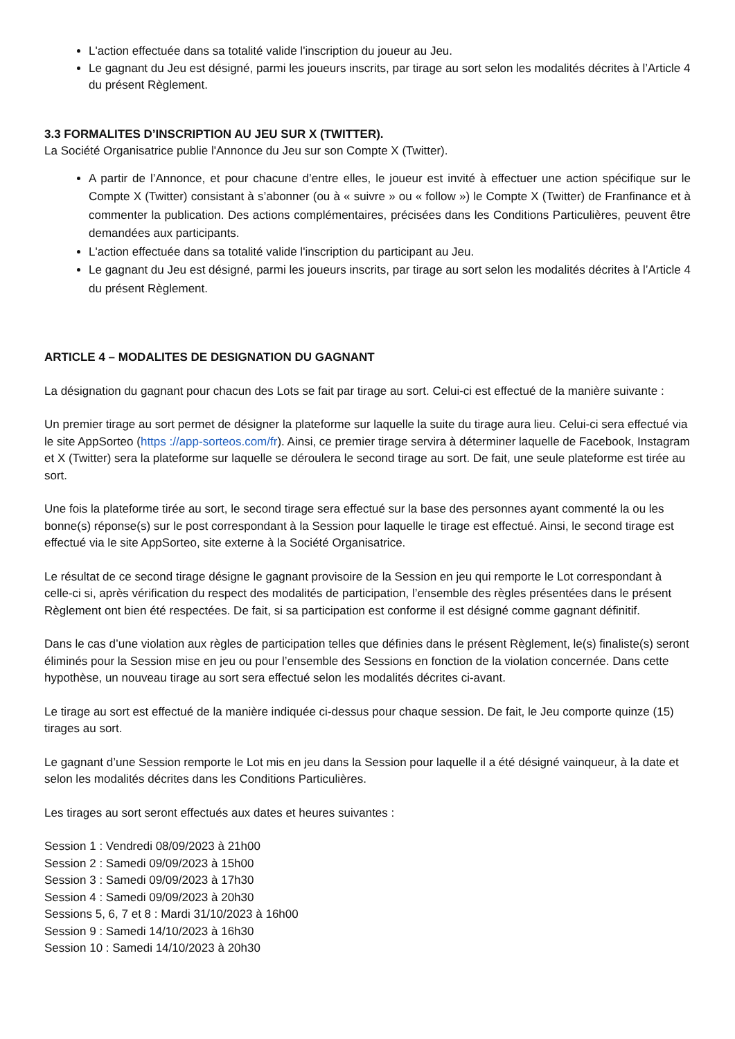L'action effectuée dans sa totalité valide l'inscription du joueur au Jeu.
Le gagnant du Jeu est désigné, parmi les joueurs inscrits, par tirage au sort selon les modalités décrites à l’Article 4 du présent Règlement.
3.3 FORMALITES D’INSCRIPTION AU JEU SUR X (TWITTER).
La Société Organisatrice publie l'Annonce du Jeu sur son Compte X (Twitter).
A partir de l’Annonce, et pour chacune d’entre elles, le joueur est invité à effectuer une action spécifique sur le Compte X (Twitter) consistant à s’abonner (ou à « suivre » ou « follow ») le Compte X (Twitter) de Franfinance et à commenter la publication. Des actions complémentaires, précisées dans les Conditions Particulières, peuvent être demandées aux participants.
L'action effectuée dans sa totalité valide l'inscription du participant au Jeu.
Le gagnant du Jeu est désigné, parmi les joueurs inscrits, par tirage au sort selon les modalités décrites à l’Article 4 du présent Règlement.
ARTICLE 4 – MODALITES DE DESIGNATION DU GAGNANT
La désignation du gagnant pour chacun des Lots se fait par tirage au sort. Celui-ci est effectué de la manière suivante :
Un premier tirage au sort permet de désigner la plateforme sur laquelle la suite du tirage aura lieu. Celui-ci sera effectué via le site AppSorteo (https ://app-sorteos.com/fr). Ainsi, ce premier tirage servira à déterminer laquelle de Facebook, Instagram et X (Twitter) sera la plateforme sur laquelle se déroulera le second tirage au sort. De fait, une seule plateforme est tirée au sort.
Une fois la plateforme tirée au sort, le second tirage sera effectué sur la base des personnes ayant commenté la ou les bonne(s) réponse(s) sur le post correspondant à la Session pour laquelle le tirage est effectué. Ainsi, le second tirage est effectué via le site AppSorteo, site externe à la Société Organisatrice.
Le résultat de ce second tirage désigne le gagnant provisoire de la Session en jeu qui remporte le Lot correspondant à celle-ci si, après vérification du respect des modalités de participation, l’ensemble des règles présentées dans le présent Règlement ont bien été respectées. De fait, si sa participation est conforme il est désigné comme gagnant définitif.
Dans le cas d’une violation aux règles de participation telles que définies dans le présent Règlement, le(s) finaliste(s) seront éliminés pour la Session mise en jeu ou pour l’ensemble des Sessions en fonction de la violation concernée. Dans cette hypothèse, un nouveau tirage au sort sera effectué selon les modalités décrites ci-avant.
Le tirage au sort est effectué de la manière indiquée ci-dessus pour chaque session. De fait, le Jeu comporte quinze (15) tirages au sort.
Le gagnant d’une Session remporte le Lot mis en jeu dans la Session pour laquelle il a été désigné vainqueur, à la date et selon les modalités décrites dans les Conditions Particulières.
Les tirages au sort seront effectués aux dates et heures suivantes :
Session 1 : Vendredi 08/09/2023 à 21h00
Session 2 : Samedi 09/09/2023 à 15h00
Session 3 : Samedi 09/09/2023 à 17h30
Session 4 : Samedi 09/09/2023 à 20h30
Sessions 5, 6, 7 et 8 : Mardi 31/10/2023 à 16h00
Session 9 : Samedi 14/10/2023 à 16h30
Session 10 : Samedi 14/10/2023 à 20h30